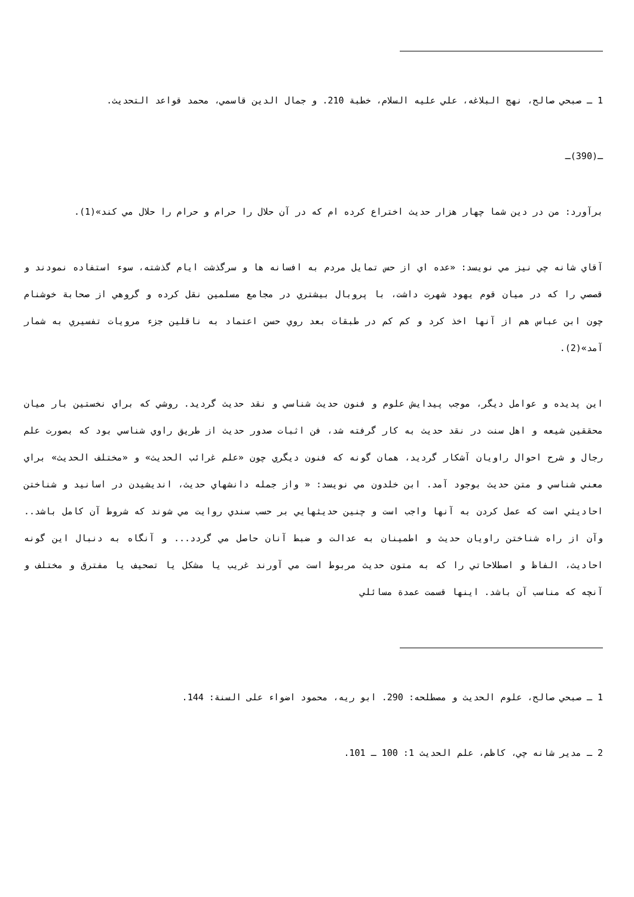1 ـ صبحي صالح، نهج البلاغه، علي عليه السلام، خطبة 210. و جمال الدين قاسمي، محمد قواعد التحديث.
ـ(390)ـ
برآورد: من در دين شما چهار هزار حديث اختراع كرده ام كه در آن حلال را حرام و حرام را حلال مي كند»(1).
آقاي شانه چي نيز مي نويسد: «عده اي از حس تمايل مردم به افسانه ها و سرگذشت ايام گذشته، سوء استفاده نمودند و قصصي را كه در ميان قوم يهود شهرت داشت، با پروبال بيشتري در مجامع مسلمين نقل كرده و گروهي از صحابة خوشنام چون ابن عباس هم از آنها اخذ كرد و كم كم در طبقات بعد روي حسن اعتماد به ناقلين جزء مرويات تفسيري به شمار آمد»(2).
اين پديده و عوامل ديگر، موجب پيدايش علوم و فنون حديث شناسي و نقد حديث گرديد. روشي كه براي نخستين بار ميان محققين شيعه و اهل سنت در نقد حديث به كار گرفته شد، فن اثبات صدور حديث از طريق راوي شناسي بود كه بصورت علم رجال و شرح احوال راويان آشكار گرديد، همان گونه كه فنون ديگري چون «علم غرائب الحديث» و «مختلف الحديث» براي معني شناسي و متن حديث بوجود آمد. ابن خلدون مي نويسد: « واز جمله دانشهاي حديث، انديشيدن در اسانيد و شناختن احاديثي است كه عمل كردن به آنها واجب است و چنين حديثهايي بر حسب سندي روايت مي شوند كه شروط آن كامل باشد.. وآن از راه شناختن راويان حديث و اطمينان به عدالت و ضبط آنان حاصل مي گردد... و آنگاه به دنبال اين گونه احاديث، الفاظ و اصطلاحاتي را كه به متون حديث مربوط است مي آورند غريب يا مشكل يا تصحيف يا مفترق و مختلف و آنچه كه مناسب آن باشد. اينها قسمت عمدة مسائلي
1 ـ صبحي صالح، علوم الحديث و مصطلحه: 290. ابو ريه، محمود اضواء على السنة: 144.
2 ـ مدير شانه چي، كاظم، علم الحديث 1: 100 ـ 101.